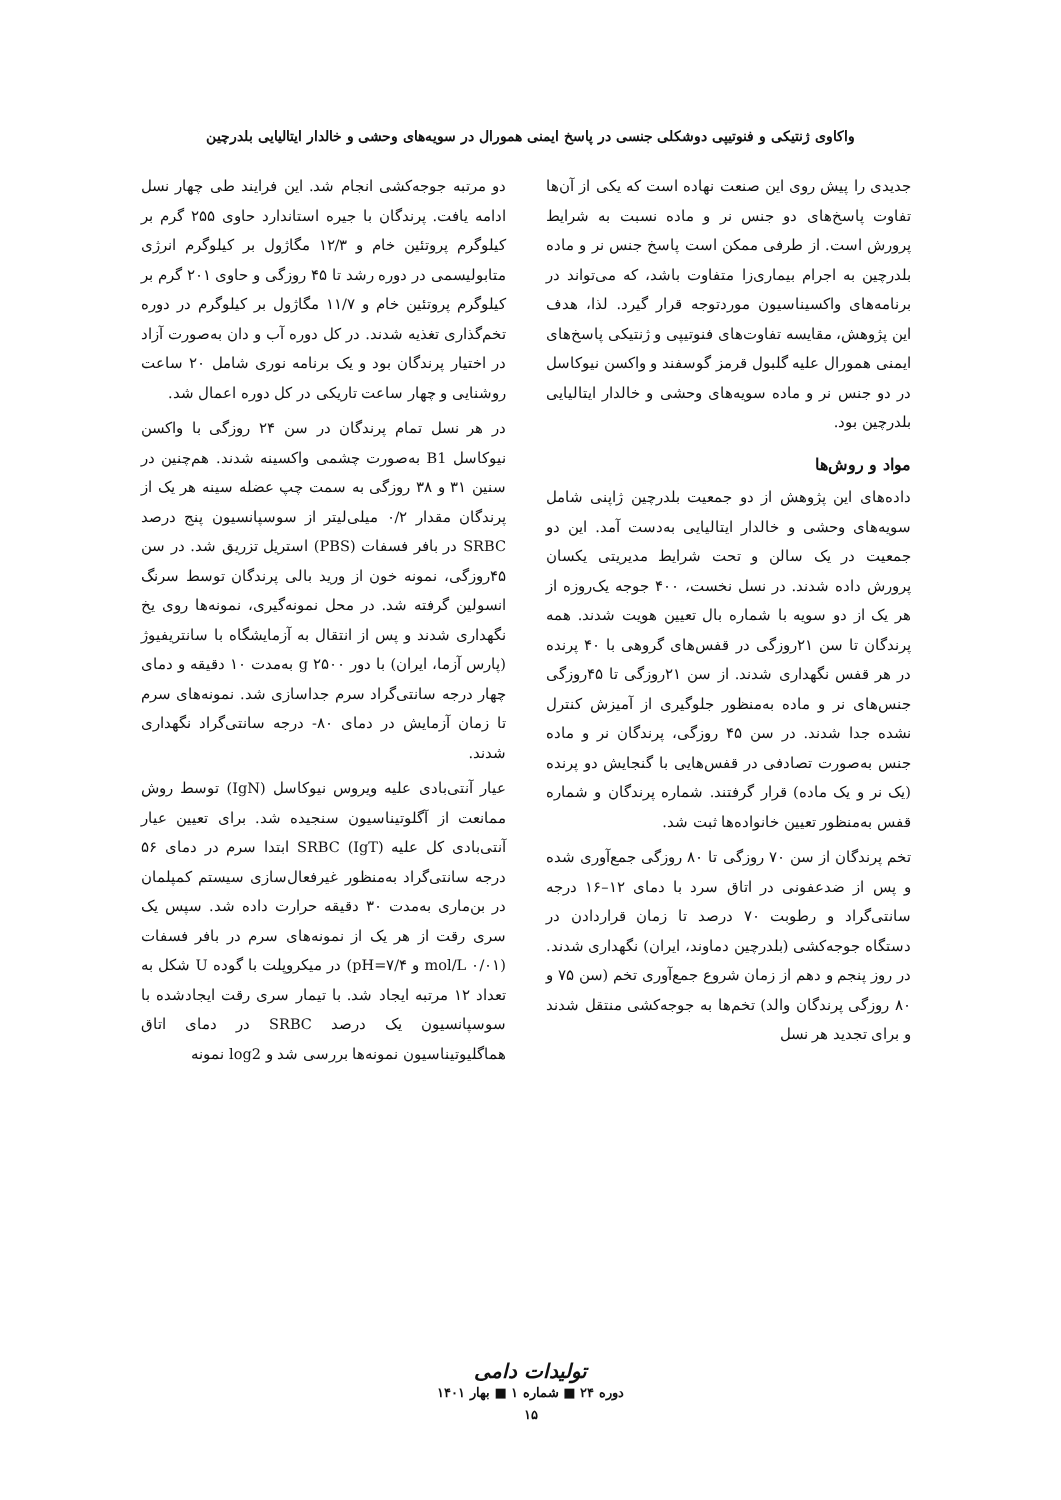واکاوی ژنتیکی و فنوتیپی دوشکلی جنسی در پاسخ ایمنی همورال در سویه‌های وحشی و خالدار ایتالیایی بلدرچین
جدیدی را پیش روی این صنعت نهاده است که یکی از آن‌ها تفاوت پاسخ‌های دو جنس نر و ماده نسبت به شرایط پرورش است. از طرفی ممکن است پاسخ جنس نر و ماده بلدرچین به اجرام بیماری‌زا متفاوت باشد، که می‌تواند در برنامه‌های واکسیناسیون موردتوجه قرار گیرد. لذا، هدف این پژوهش، مقایسه تفاوت‌های فنوتیپی و ژنتیکی پاسخ‌های ایمنی همورال علیه گلبول قرمز گوسفند و واکسن نیوکاسل در دو جنس نر و ماده سویه‌های وحشی و خالدار ایتالیایی بلدرچین بود.
مواد و روش‌ها
داده‌های این پژوهش از دو جمعیت بلدرچین ژاپنی شامل سویه‌های وحشی و خالدار ایتالیایی به‌دست آمد. این دو جمعیت در یک سالن و تحت شرایط مدیریتی یکسان پرورش داده شدند. در نسل نخست، ۴۰۰ جوجه یک‌روزه از هر یک از دو سویه با شماره بال تعیین هویت شدند. همه پرندگان تا سن ۲۱روزگی در قفس‌های گروهی با ۴۰ پرنده در هر قفس نگهداری شدند. از سن ۲۱روزگی تا ۴۵روزگی جنس‌های نر و ماده به‌منظور جلوگیری از آمیزش کنترل نشده جدا شدند. در سن ۴۵ روزگی، پرندگان نر و ماده جنس به‌صورت تصادفی در قفس‌هایی با گنجایش دو پرنده (یک نر و یک ماده) قرار گرفتند. شماره پرندگان و شماره قفس به‌منظور تعیین خانواده‌ها ثبت شد.
تخم پرندگان از سن ۷۰ روزگی تا ۸۰ روزگی جمع‌آوری شده و پس از ضدعفونی در اتاق سرد با دمای ۱۲–۱۶ درجه سانتی‌گراد و رطوبت ۷۰ درصد تا زمان قراردادن در دستگاه جوجه‌کشی (بلدرچین دماوند، ایران) نگهداری شدند. در روز پنجم و دهم از زمان شروع جمع‌آوری تخم (سن ۷۵ و ۸۰ روزگی پرندگان والد) تخم‌ها به جوجه‌کشی منتقل شدند و برای تجدید هر نسل
دو مرتبه جوجه‌کشی انجام شد. این فرایند طی چهار نسل ادامه یافت. پرندگان با جیره استاندارد حاوی ۲۵۵ گرم بر کیلوگرم پروتئین خام و ۱۲/۳ مگاژول بر کیلوگرم انرژی متابولیسمی در دوره رشد تا ۴۵ روزگی و حاوی ۲۰۱ گرم بر کیلوگرم پروتئین خام و ۱۱/۷ مگاژول بر کیلوگرم در دوره تخم‌گذاری تغذیه شدند. در کل دوره آب و دان به‌صورت آزاد در اختیار پرندگان بود و یک برنامه نوری شامل ۲۰ ساعت روشنایی و چهار ساعت تاریکی در کل دوره اعمال شد.
در هر نسل تمام پرندگان در سن ۲۴ روزگی با واکسن نیوکاسل B1 به‌صورت چشمی واکسینه شدند. هم‌چنین در سنین ۳۱ و ۳۸ روزگی به سمت چپ عضله سینه هر یک از پرندگان مقدار ۰/۲ میلی‌لیتر از سوسپانسیون پنج درصد SRBC در بافر فسفات (PBS) استریل تزریق شد. در سن ۴۵روزگی، نمونه خون از ورید بالی پرندگان توسط سرنگ انسولین گرفته شد. در محل نمونه‌گیری، نمونه‌ها روی یخ نگهداری شدند و پس از انتقال به آزمایشگاه با سانتریفیوژ (پارس آزما، ایران) با دور g ۲۵۰۰ به‌مدت ۱۰ دقیقه و دمای چهار درجه سانتی‌گراد سرم جداسازی شد. نمونه‌های سرم تا زمان آزمایش در دمای ۸۰- درجه سانتی‌گراد نگهداری شدند.
عیار آنتی‌بادی علیه ویروس نیوکاسل (IgN) توسط روش ممانعت از آگلوتیناسیون سنجیده شد. برای تعیین عیار آنتی‌بادی کل علیه SRBC (IgT) ابتدا سرم در دمای ۵۶ درجه سانتی‌گراد به‌منظور غیرفعال‌سازی سیستم کمپلمان در بن‌ماری به‌مدت ۳۰ دقیقه حرارت داده شد. سپس یک سری رقت از هر یک از نمونه‌های سرم در بافر فسفات (mol/L ۰/۰۱ و pH=۷/۴) در میکروپلت با گوده U شکل به تعداد ۱۲ مرتبه ایجاد شد. با تیمار سری رقت ایجادشده با سوسپانسیون یک درصد SRBC در دمای اتاق هماگلیوتیناسیون نمونه‌ها بررسی شد و log2 نمونه
تولیدات دامی
دوره ۲۴ ■ شماره ۱ ■ بهار ۱۴۰۱
۱۵